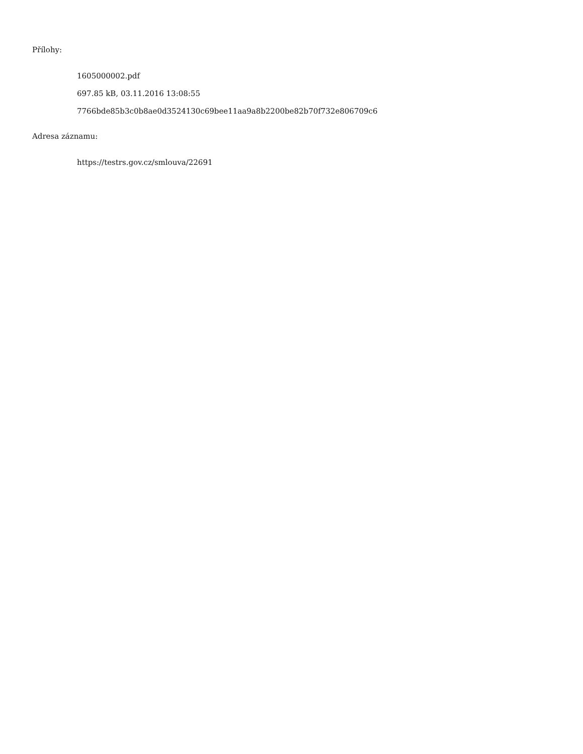Přílohy:
1605000002.pdf
697.85 kB, 03.11.2016 13:08:55
7766bde85b3c0b8ae0d3524130c69bee11aa9a8b2200be82b70f732e806709c6
Adresa záznamu:
https://testrs.gov.cz/smlouva/22691